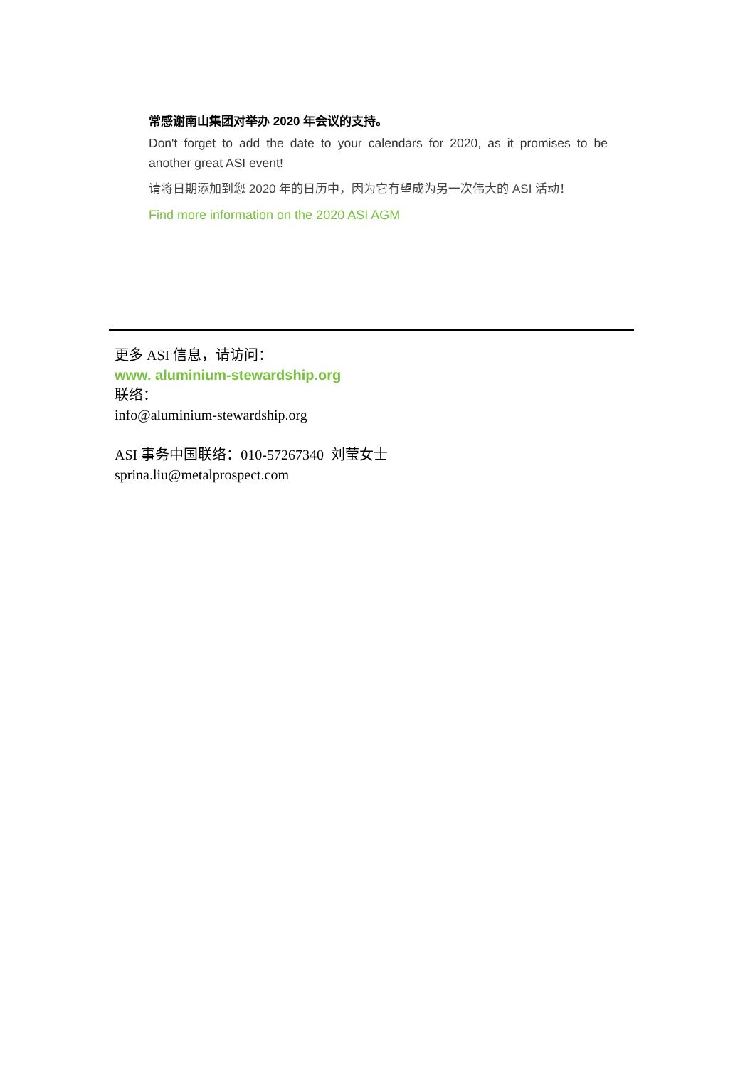常感谢南山集团对举办 2020 年会议的支持。
Don't forget to add the date to your calendars for 2020, as it promises to be another great ASI event!
请将日期添加到您 2020 年的日历中，因为它有望成为另一次伟大的 ASI 活动！
Find more information on the 2020 ASI AGM
更多 ASI 信息，请访问：
www. aluminium-stewardship.org
联络：
info@aluminium-stewardship.org
ASI 事务中国联络：010-57267340 刘莹女士
sprina.liu@metalprospect.com